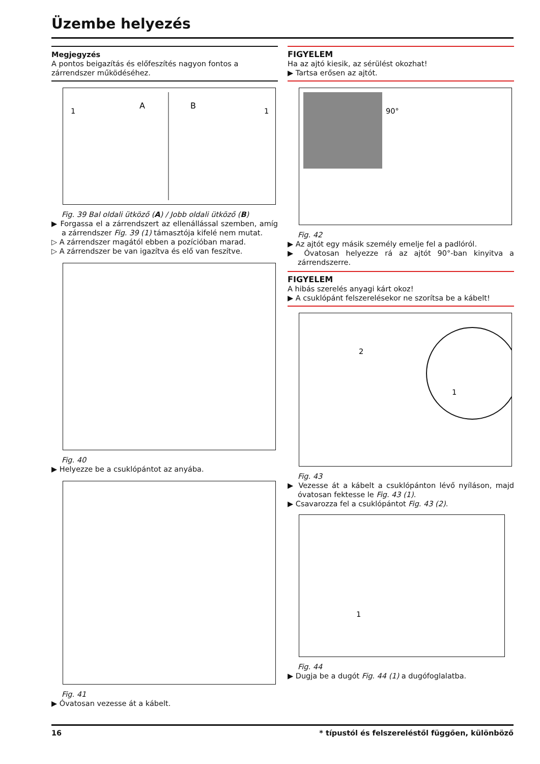Üzembe helyezés
Megjegyzés
A pontos beigazítás és előfeszítés nagyon fontos a zárrendszer működéséhez.
A
B
1
1
Fig. 39 Bal oldali ütköző (A) / Jobb oldali ütköző (B)
▶ Forgassa el a zárrendszert az ellenállással szemben, amíg a zárrendszer Fig. 39 (1) támasztója kifelé nem mutat.
▷ A zárrendszer magától ebben a pozícióban marad.
▷ A zárrendszer be van igazítva és elő van feszítve.
Fig. 40
▶ Helyezze be a csuklópántot az anyába.
Fig. 41
▶ Óvatosan vezesse át a kábelt.
FIGYELEM
Ha az ajtó kiesik, az sérülést okozhat!
▶ Tartsa erősen az ajtót.
90°
Fig. 42
▶ Az ajtót egy másik személy emelje fel a padlóról.
▶ Óvatosan helyezze rá az ajtót 90°-ban kinyitva a zárrendszerre.
FIGYELEM
A hibás szerelés anyagi kárt okoz!
▶ A csuklópánt felszerelésekor ne szorítsa be a kábelt!
2
1
Fig. 43
▶ Vezesse át a kábelt a csuklópánton lévő nyíláson, majd óvatosan fektesse le Fig. 43 (1).
▶ Csavarozza fel a csuklópántot Fig. 43 (2).
1
Fig. 44
▶ Dugja be a dugót Fig. 44 (1) a dugófoglalatba.
16 * típustól és felszereléstől függően, különböző